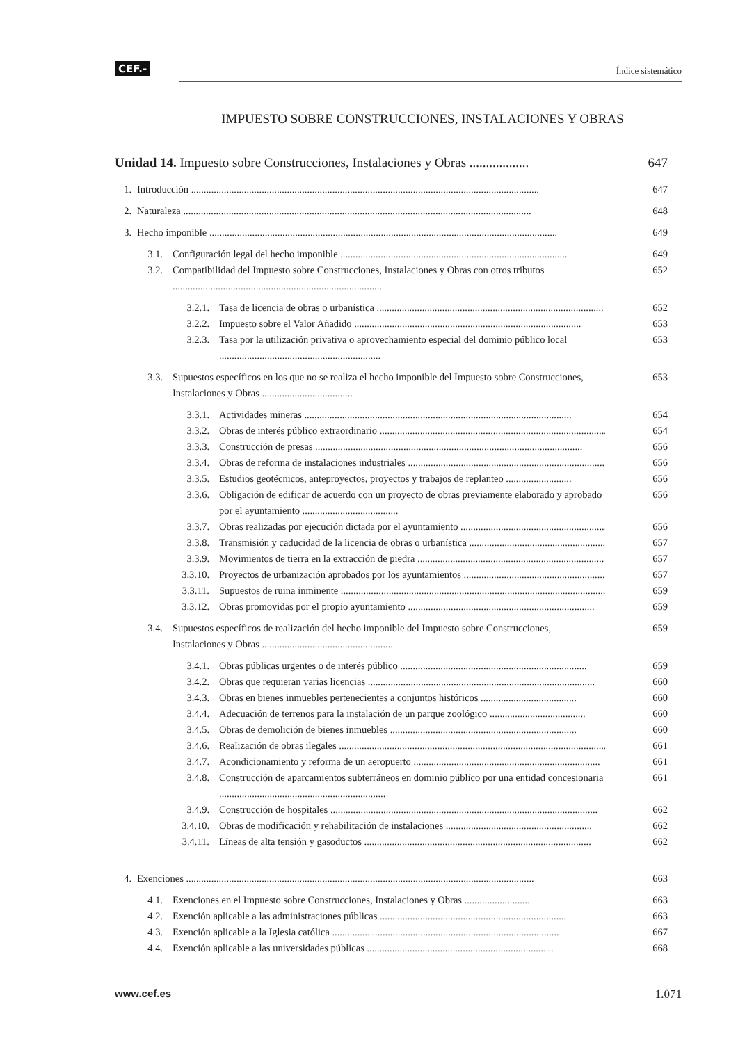CEF.- Índice sistemático
IMPUESTO SOBRE CONSTRUCCIONES, INSTALACIONES Y OBRAS
Unidad 14. Impuesto sobre Construcciones, Instalaciones y Obras .................. 647
1. Introducción .......................................................................................................................................... 647
2. Naturaleza .......................................................................................................................................... 648
3. Hecho imponible .......................................................................................................................................... 649
3.1. Configuración legal del hecho imponible .......................................................................................... 649
3.2. Compatibilidad del Impuesto sobre Construcciones, Instalaciones y Obras con otros tributos ................................................................................... 652
3.2.1. Tasa de licencia de obras o urbanística .......................................................................................... 652
3.2.2. Impuesto sobre el Valor Añadido .......................................................................................... 653
3.2.3. Tasa por la utilización privativa o aprovechamiento especial del dominio público local ................................................................ 653
3.3. Supuestos específicos en los que no se realiza el hecho imponible del Impuesto sobre Construcciones, Instalaciones y Obras .................................... 653
3.3.1. Actividades mineras .......................................................................................................... 654
3.3.2. Obras de interés público extraordinario .......................................................................................... 654
3.3.3. Construcción de presas .......................................................................................................... 656
3.3.4. Obras de reforma de instalaciones industriales .......................................................................................... 656
3.3.5. Estudios geotécnicos, anteproyectos, proyectos y trabajos de replanteo .......................... 656
3.3.6. Obligación de edificar de acuerdo con un proyecto de obras previamente elaborado y aprobado por el ayuntamiento ...................................... 656
3.3.7. Obras realizadas por ejecución dictada por el ayuntamiento .......................................................... 656
3.3.8. Transmisión y caducidad de la licencia de obras o urbanística .......................................................... 657
3.3.9. Movimientos de tierra en la extracción de piedra .......................................................................... 657
3.3.10. Proyectos de urbanización aprobados por los ayuntamientos .......................................................... 657
3.3.11. Supuestos de ruina inminente .......................................................................................................... 659
3.3.12. Obras promovidas por el propio ayuntamiento .......................................................................... 659
3.4. Supuestos específicos de realización del hecho imponible del Impuesto sobre Construcciones, Instalaciones y Obras .................................................... 659
3.4.1. Obras públicas urgentes o de interés público .......................................................................... 659
3.4.2. Obras que requieran varias licencias .......................................................................................... 660
3.4.3. Obras en bienes inmuebles pertenecientes a conjuntos históricos ...................................... 660
3.4.4. Adecuación de terrenos para la instalación de un parque zoológico ...................................... 660
3.4.5. Obras de demolición de bienes inmuebles .......................................................................... 660
3.4.6. Realización de obras ilegales .......................................................................................................... 661
3.4.7. Acondicionamiento y reforma de un aeropuerto .......................................................................... 661
3.4.8. Construcción de aparcamientos subterráneos en dominio público por una entidad concesionaria .................................................................. 661
3.4.9. Construcción de hospitales .......................................................................................................... 662
3.4.10. Obras de modificación y rehabilitación de instalaciones .......................................................... 662
3.4.11. Líneas de alta tensión y gasoductos .......................................................................................... 662
4. Exenciones .......................................................................................................................................... 663
4.1. Exenciones en el Impuesto sobre Construcciones, Instalaciones y Obras .......................... 663
4.2. Exención aplicable a las administraciones públicas .......................................................................... 663
4.3. Exención aplicable a la Iglesia católica .......................................................................................... 667
4.4. Exención aplicable a las universidades públicas .......................................................................... 668
www.cef.es 1.071